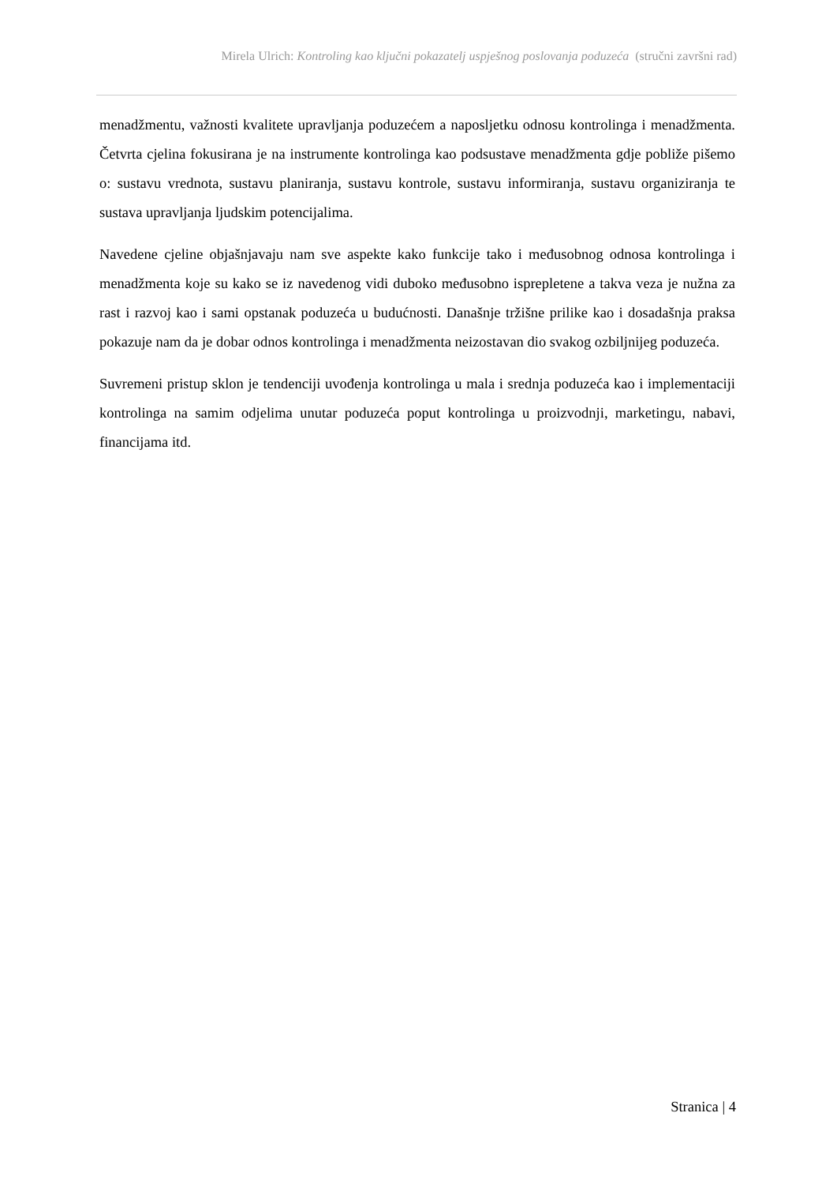Mirela Ulrich: Kontroling kao ključni pokazatelj uspješnog poslovanja poduzeća (stručni završni rad)
menadžmentu, važnosti kvalitete upravljanja poduzećem a naposljetku odnosu kontrolinga i menadžmenta. Četvrta cjelina fokusirana je na instrumente kontrolinga kao podsustave menadžmenta gdje pobliže pišemo o: sustavu vrednota, sustavu planiranja, sustavu kontrole, sustavu informiranja, sustavu organiziranja te sustava upravljanja ljudskim potencijalima.
Navedene cjeline objašnjavaju nam sve aspekte kako funkcije tako i međusobnog odnosa kontrolinga i menadžmenta koje su kako se iz navedenog vidi duboko međusobno isprepletene a takva veza je nužna za rast i razvoj kao i sami opstanak poduzeća u budućnosti. Današnje tržišne prilike kao i dosadašnja praksa pokazuje nam da je dobar odnos kontrolinga i menadžmenta neizostavan dio svakog ozbiljnijeg poduzeća.
Suvremeni pristup sklon je tendenciji uvođenja kontrolinga u mala i srednja poduzeća kao i implementaciji kontrolinga na samim odjelima unutar poduzeća poput kontrolinga u proizvodnji, marketingu, nabavi, financijama itd.
Stranica | 4